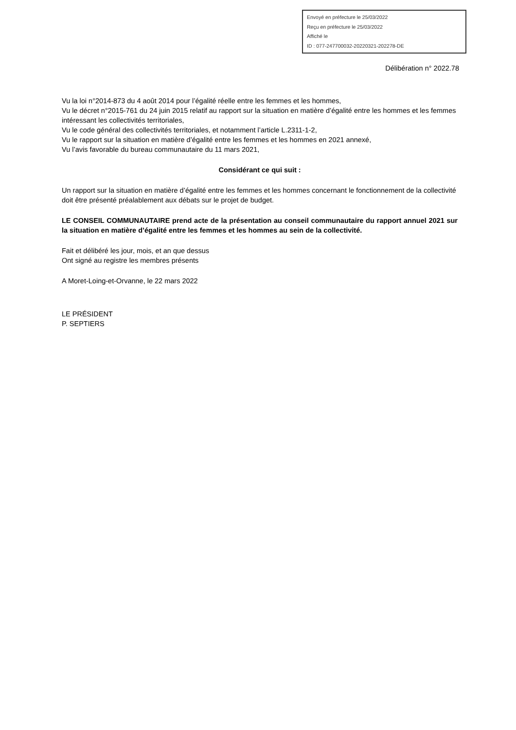Envoyé en préfecture le 25/03/2022
Reçu en préfecture le 25/03/2022
Affiché le
ID : 077-247700032-20220321-202278-DE
Délibération n° 2022.78
Vu la loi n°2014-873 du 4 août 2014 pour l’égalité réelle entre les femmes et les hommes,
Vu le décret n°2015-761 du 24 juin 2015 relatif au rapport sur la situation en matière d’égalité entre les hommes et les femmes intéressant les collectivités territoriales,
Vu le code général des collectivités territoriales, et notamment l’article L.2311-1-2,
Vu le rapport sur la situation en matière d’égalité entre les femmes et les hommes en 2021 annexé,
Vu l’avis favorable du bureau communautaire du 11 mars 2021,
Considérant ce qui suit :
Un rapport sur la situation en matière d’égalité entre les femmes et les hommes concernant le fonctionnement de la collectivité doit être présenté préalablement aux débats sur le projet de budget.
LE CONSEIL COMMUNAUTAIRE prend acte de la présentation au conseil communautaire du rapport annuel 2021 sur la situation en matière d’égalité entre les femmes et les hommes au sein de la collectivité.
Fait et délibéré les jour, mois, et an que dessus
Ont signé au registre les membres présents
A Moret-Loing-et-Orvanne, le 22 mars 2022
LE PRÉSIDENT
P. SEPTIERS